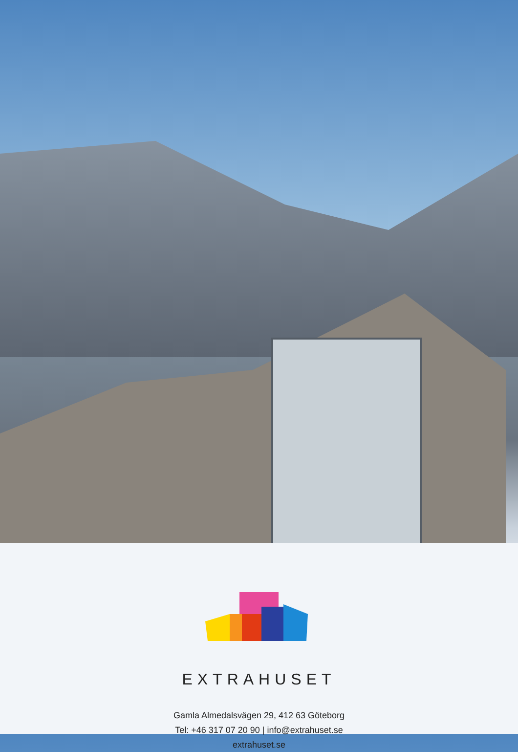EXTRAHUSET
Gamla Almedalsvägen 29, 412 63 Göteborg
Tel: +46 317 07 20 90 | info@extrahuset.se
extrahuset.se